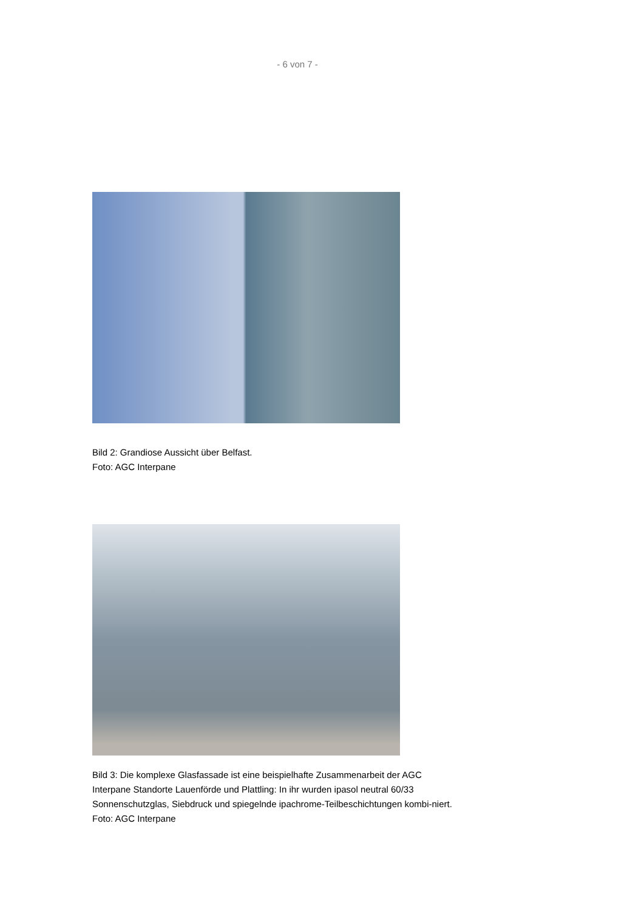- 6 von 7 -
Bild 2: Grandiose Aussicht über Belfast.
Foto: AGC Interpane
Bild 3: Die komplexe Glasfassade ist eine beispielhafte Zusammenarbeit der AGC Interpane Standorte Lauenförde und Plattling: In ihr wurden ipasol neutral 60/33 Sonnenschutzglas, Siebdruck und spiegelnde ipachrome-Teilbeschichtungen kombi-niert.
Foto: AGC Interpane